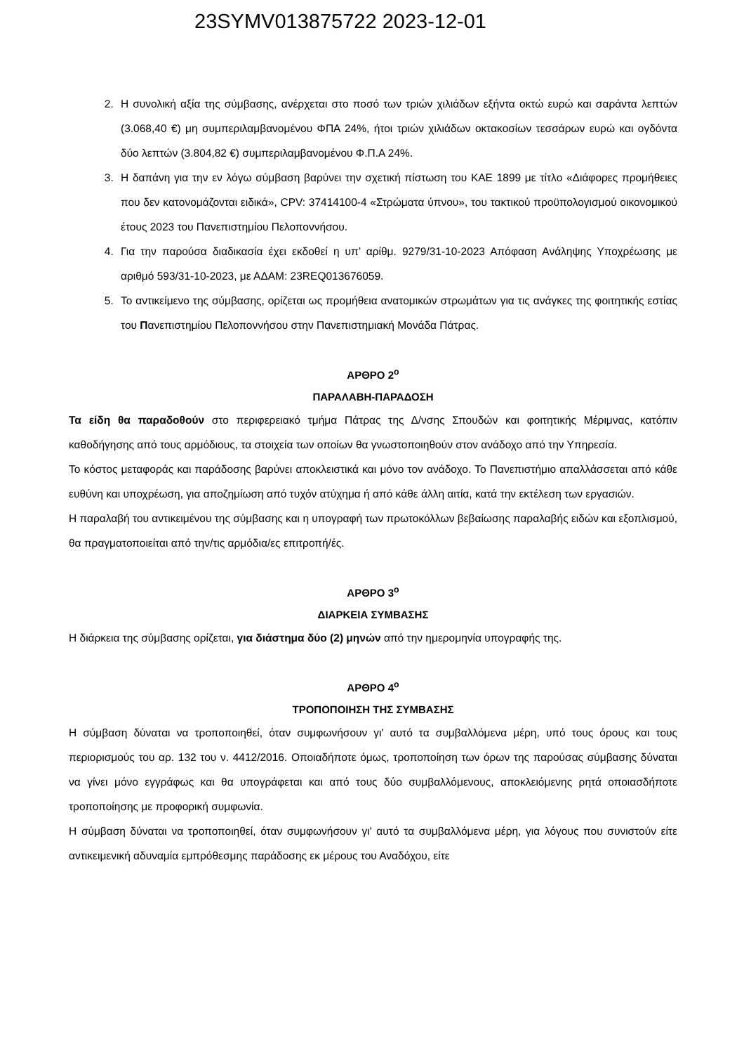23SYMV013875722 2023-12-01
2. Η συνολική αξία της σύμβασης, ανέρχεται στο ποσό των τριών χιλιάδων εξήντα οκτώ ευρώ και σαράντα λεπτών (3.068,40 €) μη συμπεριλαμβανομένου ΦΠΑ 24%, ήτοι τριών χιλιάδων οκτακοσίων τεσσάρων ευρώ και ογδόντα δύο λεπτών (3.804,82 €) συμπεριλαμβανομένου Φ.Π.Α 24%.
3. Η δαπάνη για την εν λόγω σύμβαση βαρύνει την σχετική πίστωση του ΚΑΕ 1899 με τίτλο «Διάφορες προμήθειες που δεν κατονομάζονται ειδικά», CPV: 37414100-4 «Στρώματα ύπνου», του τακτικού προϋπολογισμού οικονομικού έτους 2023 του Πανεπιστημίου Πελοποννήσου.
4. Για την παρούσα διαδικασία έχει εκδοθεί η υπ’ αρίθμ. 9279/31-10-2023 Απόφαση Ανάληψης Υποχρέωσης με αριθμό 593/31-10-2023, με ΑΔΑΜ: 23REQ013676059.
5. Το αντικείμενο της σύμβασης, ορίζεται ως προμήθεια ανατομικών στρωμάτων για τις ανάγκες της φοιτητικής εστίας του Πανεπιστημίου Πελοποννήσου στην Πανεπιστημιακή Μονάδα Πάτρας.
ΑΡΘΡΟ 2<sup>ο</sup>
ΠΑΡΑΛΑΒΗ-ΠΑΡΑΔΟΣΗ
Τα είδη θα παραδοθούν στο περιφερειακό τμήμα Πάτρας της Δ/νσης Σπουδών και φοιτητικής Μέριμνας, κατόπιν καθοδήγησης από τους αρμόδιους, τα στοιχεία των οποίων θα γνωστοποιηθούν στον ανάδοχο από την Υπηρεσία.
Το κόστος μεταφοράς και παράδοσης βαρύνει αποκλειστικά και μόνο τον ανάδοχο. Το Πανεπιστήμιο απαλλάσσεται από κάθε ευθύνη και υποχρέωση, για αποζημίωση από τυχόν ατύχημα ή από κάθε άλλη αιτία, κατά την εκτέλεση των εργασιών.
Η παραλαβή του αντικειμένου της σύμβασης και η υπογραφή των πρωτοκόλλων βεβαίωσης παραλαβής ειδών και εξοπλισμού, θα πραγματοποιείται από την/τις αρμόδια/ες επιτροπή/ές.
ΑΡΘΡΟ 3<sup>ο</sup>
ΔΙΑΡΚΕΙΑ ΣΥΜΒΑΣΗΣ
Η διάρκεια της σύμβασης ορίζεται, για διάστημα δύο (2) μηνών από την ημερομηνία υπογραφής της.
ΑΡΘΡΟ 4<sup>ο</sup>
ΤΡΟΠΟΠΟΙΗΣΗ ΤΗΣ ΣΥΜΒΑΣΗΣ
Η σύμβαση δύναται να τροποποιηθεί, όταν συμφωνήσουν γι' αυτό τα συμβαλλόμενα μέρη, υπό τους όρους και τους περιορισμούς του αρ. 132 του ν. 4412/2016. Οποιαδήποτε όμως, τροποποίηση των όρων της παρούσας σύμβασης δύναται να γίνει μόνο εγγράφως και θα υπογράφεται και από τους δύο συμβαλλόμενους, αποκλειόμενης ρητά οποιασδήποτε τροποποίησης με προφορική συμφωνία.
Η σύμβαση δύναται να τροποποιηθεί, όταν συμφωνήσουν γι' αυτό τα συμβαλλόμενα μέρη, για λόγους που συνιστούν είτε αντικειμενική αδυναμία εμπρόθεσμης παράδοσης εκ μέρους του Αναδόχου, είτε